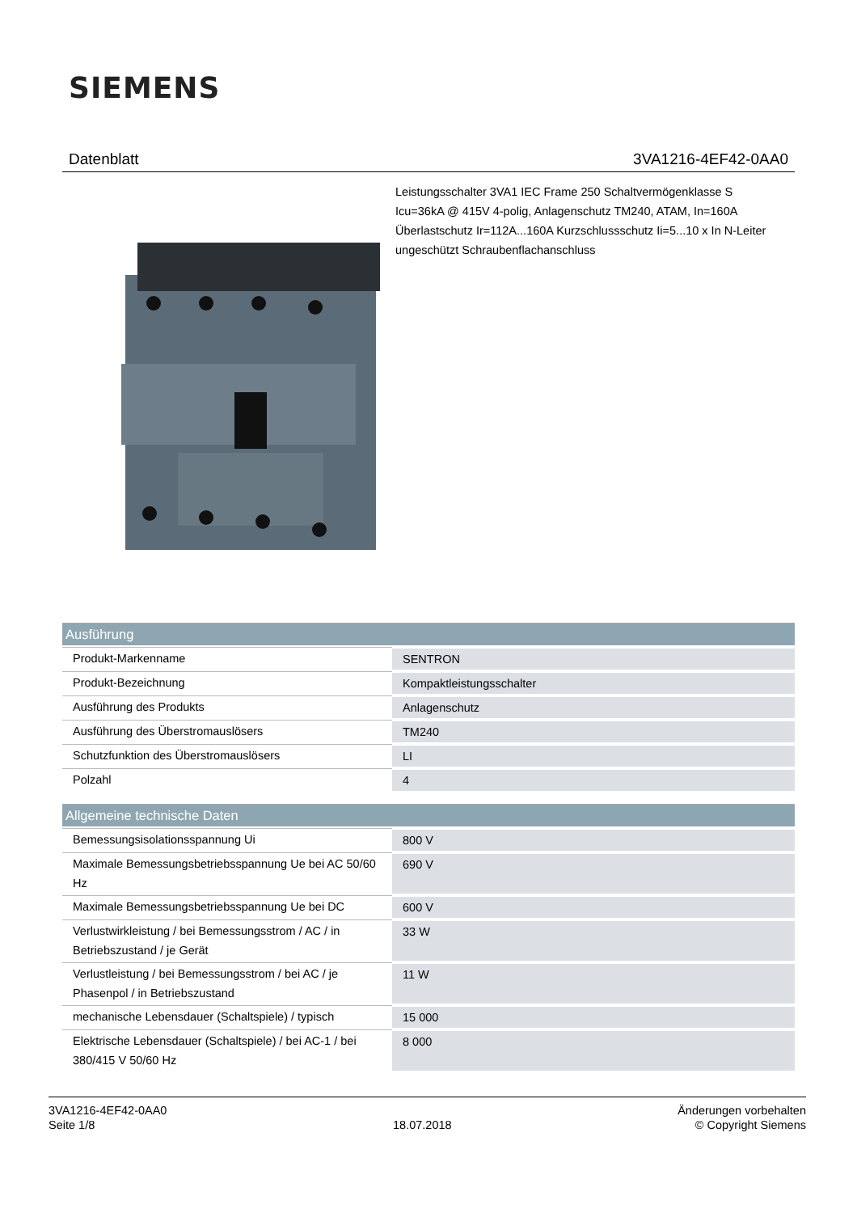SIEMENS
Datenblatt 3VA1216-4EF42-0AA0
Leistungsschalter 3VA1 IEC Frame 250 Schaltvermögenklasse S Icu=36kA @ 415V 4-polig, Anlagenschutz TM240, ATAM, In=160A Überlastschutz Ir=112A...160A Kurzschlussschutz Ii=5...10 x In N-Leiter ungeschützt Schraubenflachanschluss
| Ausführung | |
| --- | --- |
| Produkt-Markenname | SENTRON |
| Produkt-Bezeichnung | Kompaktleistungsschalter |
| Ausführung des Produkts | Anlagenschutz |
| Ausführung des Überstromauslösers | TM240 |
| Schutzfunktion des Überstromauslösers | LI |
| Polzahl | 4 |
| Allgemeine technische Daten | |
| Bemessungsisolationsspannung Ui | 800 V |
| Maximale Bemessungsbetriebsspannung Ue bei AC 50/60 Hz | 690 V |
| Maximale Bemessungsbetriebsspannung Ue bei DC | 600 V |
| Verlustwirkleistung / bei Bemessungsstrom / AC / in Betriebszustand / je Gerät | 33 W |
| Verlustleistung / bei Bemessungsstrom / bei AC / je Phasenpol / in Betriebszustand | 11 W |
| mechanische Lebensdauer (Schaltspiele) / typisch | 15 000 |
| Elektrische Lebensdauer (Schaltspiele) / bei AC-1 / bei 380/415 V 50/60 Hz | 8 000 |
3VA1216-4EF42-0AA0
Seite 1/8
18.07.2018
Änderungen vorbehalten
© Copyright Siemens